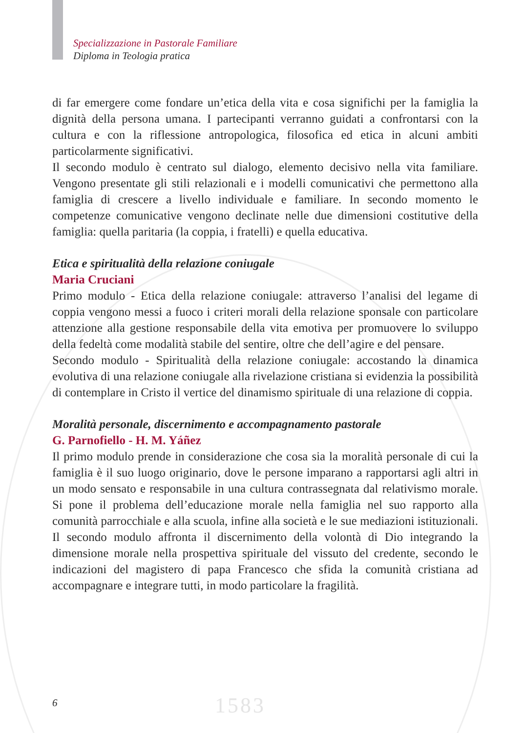1583
Specializzazione in Pastorale Familiare
Diploma in Teologia pratica
di far emergere come fondare un’etica della vita e cosa significhi per la famiglia la dignità della persona umana. I partecipanti verranno guidati a confrontarsi con la cultura e con la riflessione antropologica, filosofica ed etica in alcuni ambiti particolarmente significativi.
Il secondo modulo è centrato sul dialogo, elemento decisivo nella vita familiare. Vengono presentate gli stili relazionali e i modelli comunicativi che permettono alla famiglia di crescere a livello individuale e familiare. In secondo momento le competenze comunicative vengono declinate nelle due dimensioni costitutive della famiglia: quella paritaria (la coppia, i fratelli) e quella educativa.
Etica e spiritualità della relazione coniugale
Maria Cruciani
Primo modulo - Etica della relazione coniugale: attraverso l’analisi del legame di coppia vengono messi a fuoco i criteri morali della relazione sponsale con particolare attenzione alla gestione responsabile della vita emotiva per promuovere lo sviluppo della fedeltà come modalità stabile del sentire, oltre che dell’agire e del pensare.
Secondo modulo - Spiritualità della relazione coniugale: accostando la dinamica evolutiva di una relazione coniugale alla rivelazione cristiana si evidenzia la possibilità di contemplare in Cristo il vertice del dinamismo spirituale di una relazione di coppia.
Moralità personale, discernimento e accompagnamento pastorale
G. Parnofiello - H. M. Yáñez
Il primo modulo prende in considerazione che cosa sia la moralità personale di cui la famiglia è il suo luogo originario, dove le persone imparano a rapportarsi agli altri in un modo sensato e responsabile in una cultura contrassegnata dal relativismo morale. Si pone il problema dell’educazione morale nella famiglia nel suo rapporto alla comunità parrocchiale e alla scuola, infine alla società e le sue mediazioni istituzionali. Il secondo modulo affronta il discernimento della volontà di Dio integrando la dimensione morale nella prospettiva spirituale del vissuto del credente, secondo le indicazioni del magistero di papa Francesco che sfida la comunità cristiana ad accompagnare e integrare tutti, in modo particolare la fragilità.
6